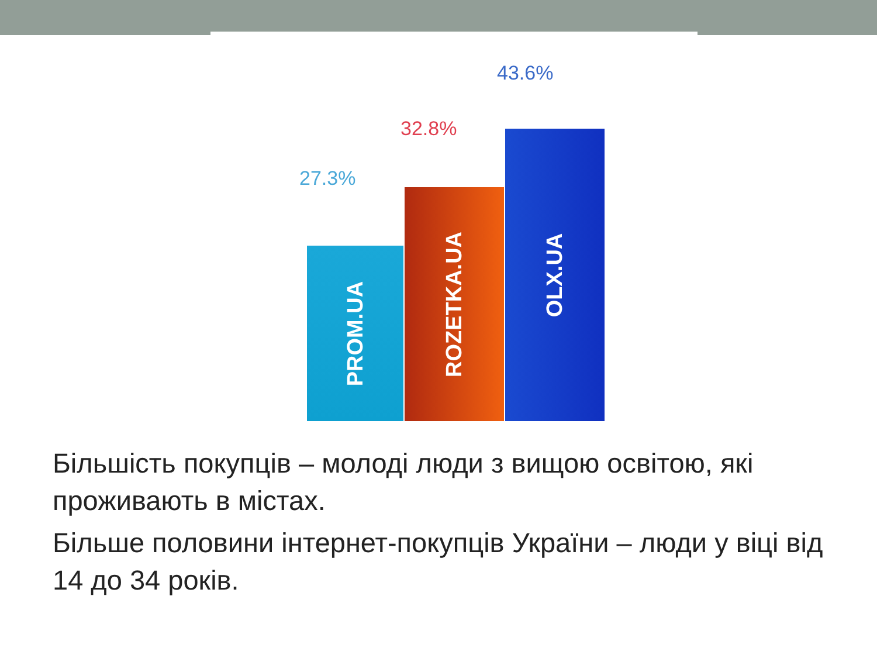27.3%
32.8%
43.6%
PROM.UA ROZETKA.UA OLX.UA
Більшість покупців – молоді люди з вищою освітою, які проживають в містах.
Більше половини інтернет-покупців України – люди у віці від 14 до 34 років.